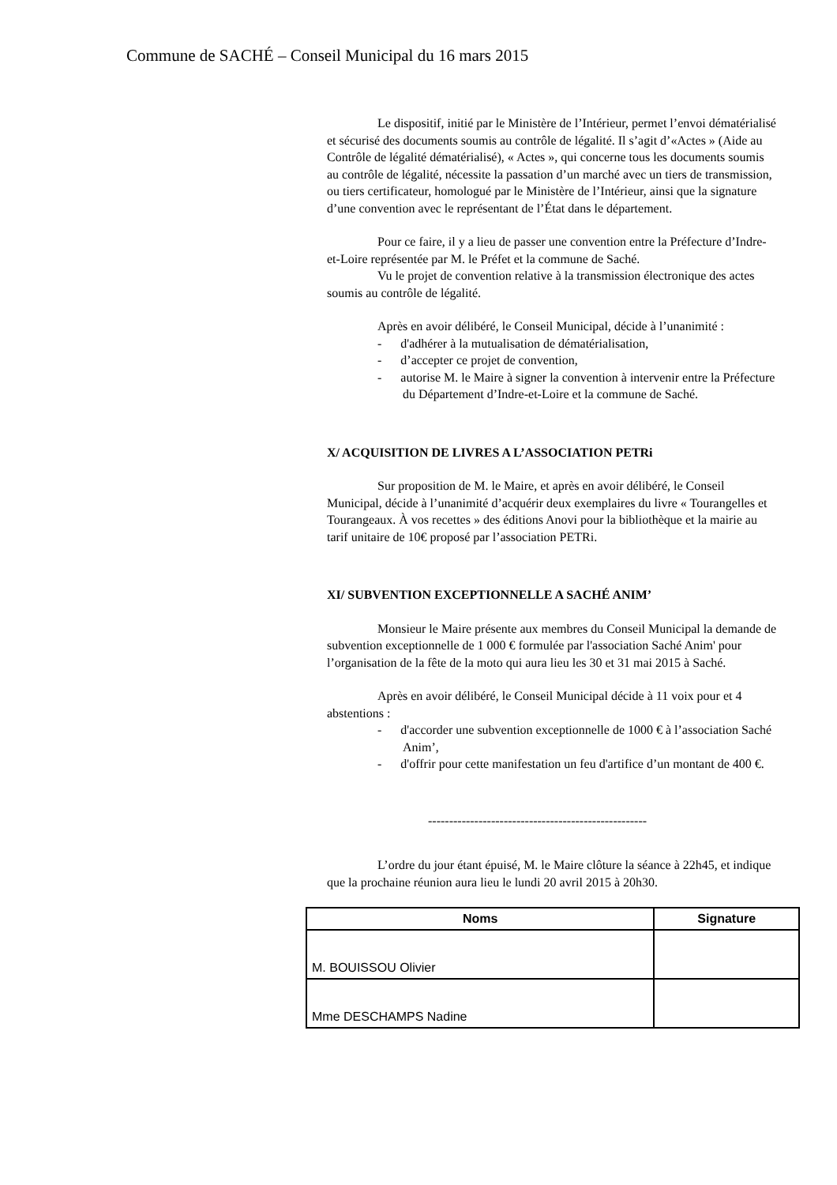Commune de SACHÉ – Conseil Municipal du 16 mars 2015
Le dispositif, initié par le Ministère de l’Intérieur, permet l’envoi dématérialisé et sécurisé des documents soumis au contrôle de légalité. Il s’agit d’«Actes » (Aide au Contrôle de légalité dématérialisé), « Actes », qui concerne tous les documents soumis au contrôle de légalité, nécessite la passation d’un marché avec un tiers de transmission, ou tiers certificateur, homologué par le Ministère de l’Intérieur, ainsi que la signature d’une convention avec le représentant de l’État dans le département.
Pour ce faire, il y a lieu de passer une convention entre la Préfecture d’Indre-et-Loire représentée par M. le Préfet et la commune de Saché.
Vu le projet de convention relative à la transmission électronique des actes soumis au contrôle de légalité.
Après en avoir délibéré, le Conseil Municipal, décide à l’unanimité :
- d'adhérer à la mutualisation de dématérialisation,
- d’accepter ce projet de convention,
- autorise M. le Maire à signer la convention à intervenir entre la Préfecture du Département d’Indre-et-Loire et la commune de Saché.
X/ ACQUISITION DE LIVRES A L’ASSOCIATION PETRi
Sur proposition de M. le Maire, et après en avoir délibéré, le Conseil Municipal, décide à l’unanimité d’acquérir deux exemplaires du livre « Tourangelles et Tourangeaux. À vos recettes » des éditions Anovi pour la bibliothèque et la mairie au tarif unitaire de 10€ proposé par l’association PETRi.
XI/ SUBVENTION EXCEPTIONNELLE A SACHÉ ANIM’
Monsieur le Maire présente aux membres du Conseil Municipal la demande de subvention exceptionnelle de 1 000 € formulée par l'association Saché Anim' pour l’organisation de la fête de la moto qui aura lieu les 30 et 31 mai 2015 à Saché.
Après en avoir délibéré, le Conseil Municipal décide à 11 voix pour et 4 abstentions :
- d'accorder une subvention exceptionnelle de 1000 € à l’association Saché Anim’,
- d'offrir pour cette manifestation un feu d'artifice d’un montant de 400 €.
----------------------------------------------------
L’ordre du jour étant épuisé, M. le Maire clôture la séance à 22h45, et indique que la prochaine réunion aura lieu le lundi 20 avril 2015 à 20h30.
| Noms | Signature |
| --- | --- |
| M. BOUISSOU Olivier | |
| Mme DESCHAMPS Nadine | |